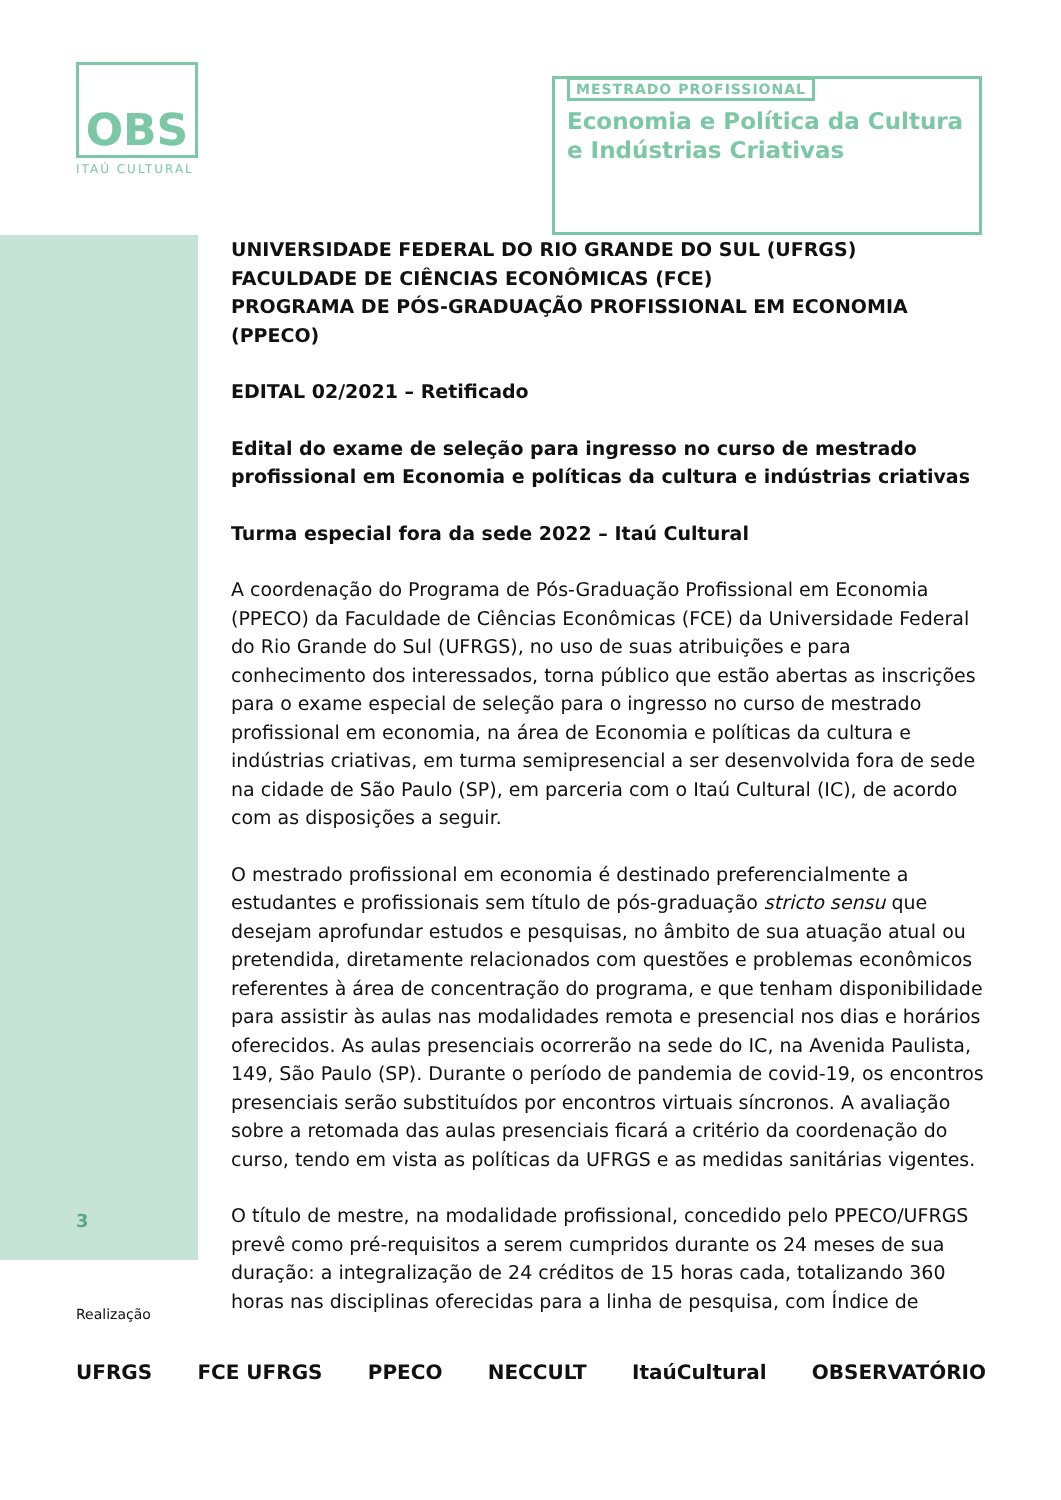OBS
ITAÚ CULTURAL
MESTRADO PROFISSIONAL
Economia e Política da Cultura
e Indústrias Criativas
UNIVERSIDADE FEDERAL DO RIO GRANDE DO SUL (UFRGS)
FACULDADE DE CIÊNCIAS ECONÔMICAS (FCE)
PROGRAMA DE PÓS-GRADUAÇÃO PROFISSIONAL EM ECONOMIA (PPECO)
EDITAL 02/2021 – Retificado
Edital do exame de seleção para ingresso no curso de mestrado profissional em Economia e políticas da cultura e indústrias criativas
Turma especial fora da sede 2022 – Itaú Cultural
A coordenação do Programa de Pós-Graduação Profissional em Economia (PPECO) da Faculdade de Ciências Econômicas (FCE) da Universidade Federal do Rio Grande do Sul (UFRGS), no uso de suas atribuições e para conhecimento dos interessados, torna público que estão abertas as inscrições para o exame especial de seleção para o ingresso no curso de mestrado profissional em economia, na área de Economia e políticas da cultura e indústrias criativas, em turma semipresencial a ser desenvolvida fora de sede na cidade de São Paulo (SP), em parceria com o Itaú Cultural (IC), de acordo com as disposições a seguir.
O mestrado profissional em economia é destinado preferencialmente a estudantes e profissionais sem título de pós-graduação stricto sensu que desejam aprofundar estudos e pesquisas, no âmbito de sua atuação atual ou pretendida, diretamente relacionados com questões e problemas econômicos referentes à área de concentração do programa, e que tenham disponibilidade para assistir às aulas nas modalidades remota e presencial nos dias e horários oferecidos. As aulas presenciais ocorrerão na sede do IC, na Avenida Paulista, 149, São Paulo (SP). Durante o período de pandemia de covid-19, os encontros presenciais serão substituídos por encontros virtuais síncronos. A avaliação sobre a retomada das aulas presenciais ficará a critério da coordenação do curso, tendo em vista as políticas da UFRGS e as medidas sanitárias vigentes.
O título de mestre, na modalidade profissional, concedido pelo PPECO/UFRGS prevê como pré-requisitos a serem cumpridos durante os 24 meses de sua duração: a integralização de 24 créditos de 15 horas cada, totalizando 360 horas nas disciplinas oferecidas para a linha de pesquisa, com Índice de
3
Realização
UFRGS FCE UFRGS PPECO NECCULT ItaúCultural OBSERVATÓRIO